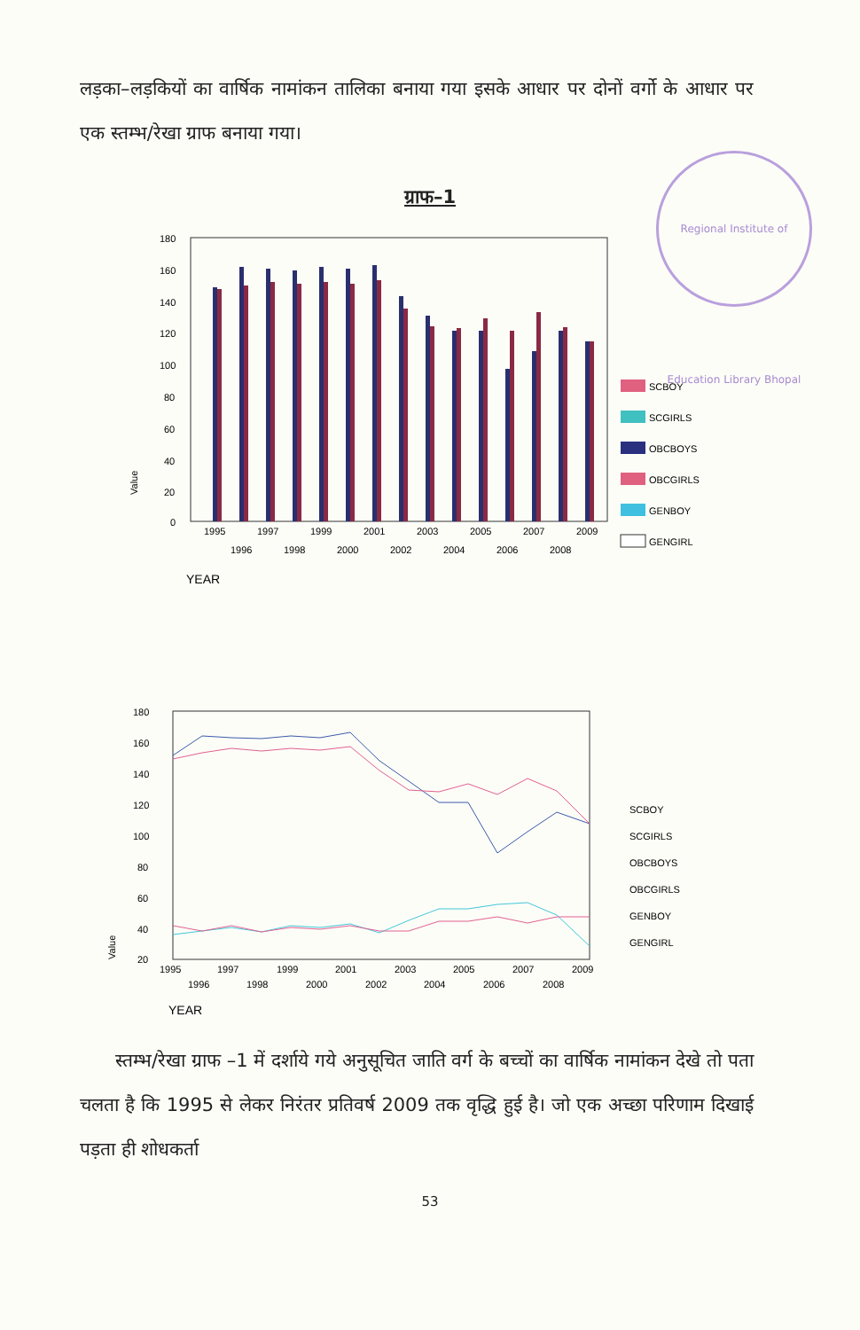Regional Institute of Education Library Bhopal
लड़का–लड़कियों का वार्षिक नामांकन तालिका बनाया गया इसके आधार पर दोनों वर्गो के आधार पर एक स्तम्भ/रेखा ग्राफ बनाया गया।
ग्राफ–1
180
160
140
120
100
80
60
40
20
0
Value
1995
1997
1999
2001
2003
2005
2007
2009
1996
1998
2000
2002
2004
2006
2008
YEAR
SCBOY
SCGIRLS
OBCBOYS
OBCGIRLS
GENBOY
GENGIRL
180
160
140
120
100
80
60
40
20
Value
1995
1997
1999
2001
2003
2005
2007
2009
1996
1998
2000
2002
2004
2006
2008
YEAR
SCBOY
SCGIRLS
OBCBOYS
OBCGIRLS
GENBOY
GENGIRL
स्तम्भ/रेखा ग्राफ –1 में दर्शाये गये अनुसूचित जाति वर्ग के बच्चों का वार्षिक नामांकन देखे तो पता चलता है कि 1995 से लेकर निरंतर प्रतिवर्ष 2009 तक वृद्धि हुई है। जो एक अच्छा परिणाम दिखाई पड़ता ही शोधकर्ता
53